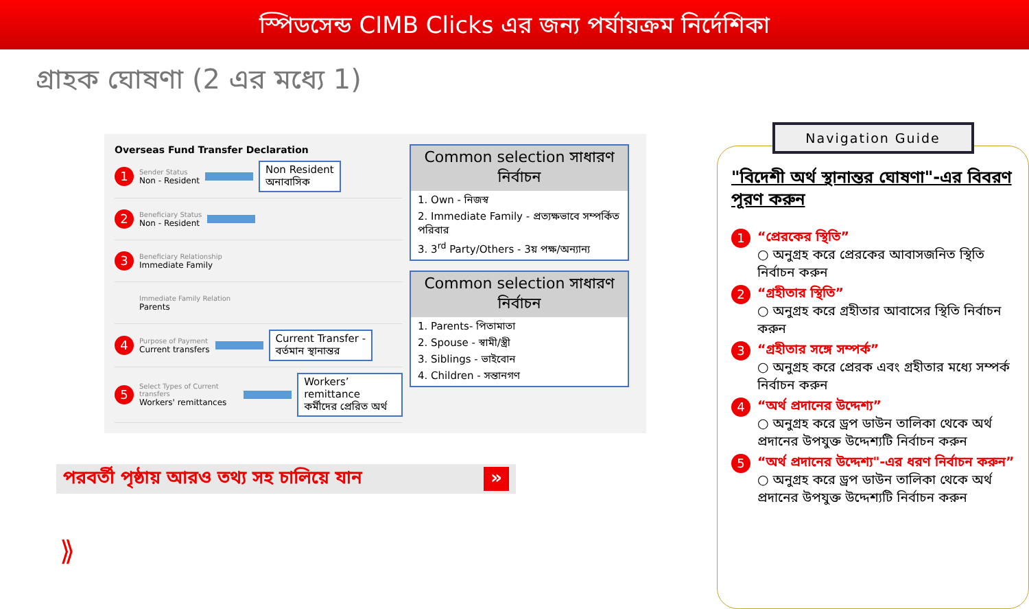স্পিডসেন্ড CIMB Clicks এর জন্য পর্যায়ক্রম নির্দেশিকা
গ্রাহক ঘোষণা (2 এর মধ্যে 1)
Overseas Fund Transfer Declaration
1
Sender Status
Non - Resident
Non Resident
অনাবাসিক
2
Beneficiary Status
Non - Resident
3
Beneficiary Relationship
Immediate Family
0
Immediate Family Relation
Parents
4
Purpose of Payment
Current transfers
Current Transfer -
বর্তমান স্থানান্তর
5
Select Types of Current transfers
Workers' remittances
Workers’ remittance
কর্মীদের প্রেরিত অর্থ
Common selection সাধারণ নির্বাচন
1. Own - নিজস্ব
2. Immediate Family - প্রত্যক্ষভাবে সম্পর্কিত পরিবার
3. 3<sup>rd</sup> Party/Others - 3য় পক্ষ/অন্যান্য
Common selection সাধারণ নির্বাচন
1. Parents- পিতামাতা
2. Spouse - স্বামী/স্ত্রী
3. Siblings - ভাইবোন
4. Children - সন্তানগণ
পরবর্তী পৃষ্ঠায় আরও তথ্য সহ চালিয়ে যান »
⟫
Navigation Guide
"বিদেশী অর্থ স্থানান্তর ঘোষণা"-এর বিবরণ পূরণ করুন
1
“প্রেরকের স্থিতি”
○ অনুগ্রহ করে প্রেরকের আবাসজনিত স্থিতি নির্বাচন করুন
2
“গ্রহীতার স্থিতি”
○ অনুগ্রহ করে গ্রহীতার আবাসের স্থিতি নির্বাচন করুন
3
“গ্রহীতার সঙ্গে সম্পর্ক”
○ অনুগ্রহ করে প্রেরক এবং গ্রহীতার মধ্যে সম্পর্ক নির্বাচন করুন
4
“অর্থ প্রদানের উদ্দেশ্য”
○ অনুগ্রহ করে ড্রপ ডাউন তালিকা থেকে অর্থ প্রদানের উপযুক্ত উদ্দেশ্যটি নির্বাচন করুন
5
“অর্থ প্রদানের উদ্দেশ্য"-এর ধরণ নির্বাচন করুন”
○ অনুগ্রহ করে ড্রপ ডাউন তালিকা থেকে অর্থ প্রদানের উপযুক্ত উদ্দেশ্যটি নির্বাচন করুন